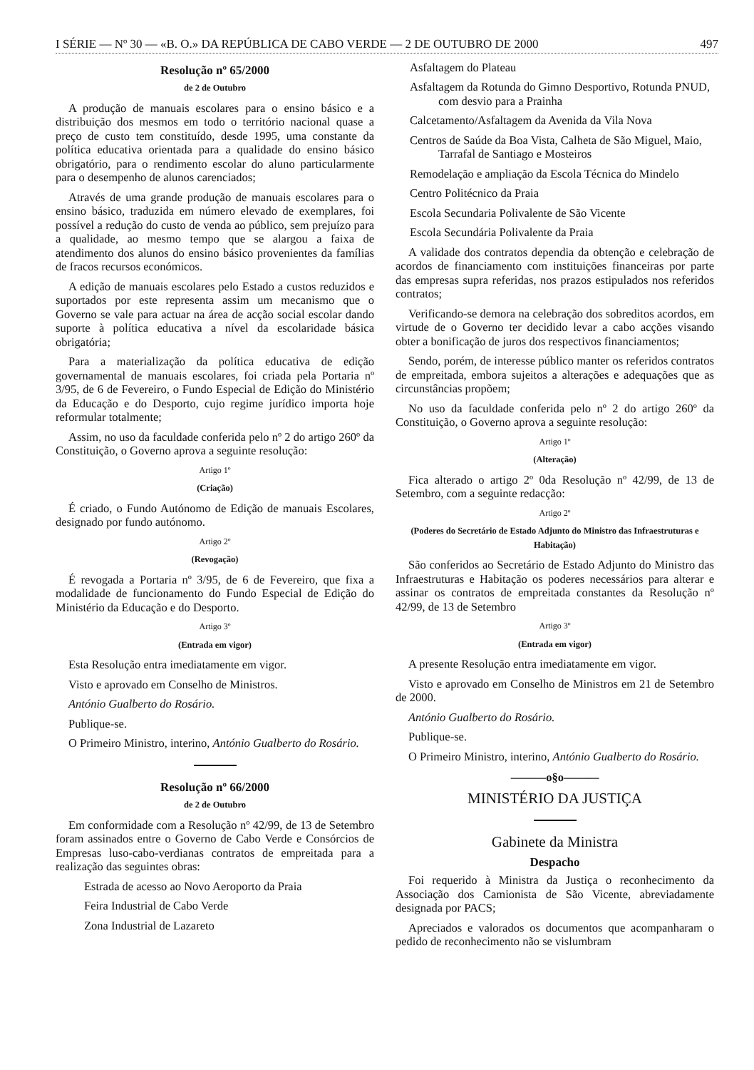I SÉRIE — Nº 30 — «B. O.» DA REPÚBLICA DE CABO VERDE — 2 DE OUTUBRO DE 2000 497
Resolução nº 65/2000
de 2 de Outubro
A produção de manuais escolares para o ensino básico e a distribuição dos mesmos em todo o território nacional quase a preço de custo tem constituído, desde 1995, uma constante da política educativa orientada para a qualidade do ensino básico obrigatório, para o rendimento escolar do aluno particularmente para o desempenho de alunos carenciados;
Através de uma grande produção de manuais escolares para o ensino básico, traduzida em número elevado de exemplares, foi possível a redução do custo de venda ao público, sem prejuízo para a qualidade, ao mesmo tempo que se alargou a faixa de atendimento dos alunos do ensino básico provenientes da famílias de fracos recursos económicos.
A edição de manuais escolares pelo Estado a custos reduzidos e suportados por este representa assim um mecanismo que o Governo se vale para actuar na área de acção social escolar dando suporte à política educativa a nível da escolaridade básica obrigatória;
Para a materialização da política educativa de edição governamental de manuais escolares, foi criada pela Portaria nº 3/95, de 6 de Fevereiro, o Fundo Especial de Edição do Ministério da Educação e do Desporto, cujo regime jurídico importa hoje reformular totalmente;
Assim, no uso da faculdade conferida pelo nº 2 do artigo 260º da Constituição, o Governo aprova a seguinte resolução:
Artigo 1º
(Criação)
É criado, o Fundo Autónomo de Edição de manuais Escolares, designado por fundo autónomo.
Artigo 2º
(Revogação)
É revogada a Portaria nº 3/95, de 6 de Fevereiro, que fixa a modalidade de funcionamento do Fundo Especial de Edição do Ministério da Educação e do Desporto.
Artigo 3º
(Entrada em vigor)
Esta Resolução entra imediatamente em vigor.
Visto e aprovado em Conselho de Ministros.
António Gualberto do Rosário.
Publique-se.
O Primeiro Ministro, interino, António Gualberto do Rosário.
Resolução nº 66/2000
de 2 de Outubro
Em conformidade com a Resolução nº 42/99, de 13 de Setembro foram assinados entre o Governo de Cabo Verde e Consórcios de Empresas luso-cabo-verdianas contratos de empreitada para a realização das seguintes obras:
Estrada de acesso ao Novo Aeroporto da Praia
Feira Industrial de Cabo Verde
Zona Industrial de Lazareto
Asfaltagem do Plateau
Asfaltagem da Rotunda do Gimno Desportivo, Rotunda PNUD, com desvio para a Prainha
Calcetamento/Asfaltagem da Avenida da Vila Nova
Centros de Saúde da Boa Vista, Calheta de São Miguel, Maio, Tarrafal de Santiago e Mosteiros
Remodelação e ampliação da Escola Técnica do Mindelo
Centro Politécnico da Praia
Escola Secundaria Polivalente de São Vicente
Escola Secundária Polivalente da Praia
A validade dos contratos dependia da obtenção e celebração de acordos de financiamento com instituições financeiras por parte das empresas supra referidas, nos prazos estipulados nos referidos contratos;
Verificando-se demora na celebração dos sobreditos acordos, em virtude de o Governo ter decidido levar a cabo acções visando obter a bonificação de juros dos respectivos financiamentos;
Sendo, porém, de interesse público manter os referidos contratos de empreitada, embora sujeitos a alterações e adequações que as circunstâncias propõem;
No uso da faculdade conferida pelo nº 2 do artigo 260º da Constituição, o Governo aprova a seguinte resolução:
Artigo 1º
(Alteração)
Fica alterado o artigo 2º 0da Resolução nº 42/99, de 13 de Setembro, com a seguinte redacção:
Artigo 2º
(Poderes do Secretário de Estado Adjunto do Ministro das Infraestruturas e Habitação)
São conferidos ao Secretário de Estado Adjunto do Ministro das Infraestruturas e Habitação os poderes necessários para alterar e assinar os contratos de empreitada constantes da Resolução nº 42/99, de 13 de Setembro
Artigo 3º
(Entrada em vigor)
A presente Resolução entra imediatamente em vigor.
Visto e aprovado em Conselho de Ministros em 21 de Setembro de 2000.
António Gualberto do Rosário.
Publique-se.
O Primeiro Ministro, interino, António Gualberto do Rosário.
———o§o———
MINISTÉRIO DA JUSTIÇA
Gabinete da Ministra
Despacho
Foi requerido à Ministra da Justiça o reconhecimento da Associação dos Camionista de São Vicente, abreviadamente designada por PACS;
Apreciados e valorados os documentos que acompanharam o pedido de reconhecimento não se vislumbram